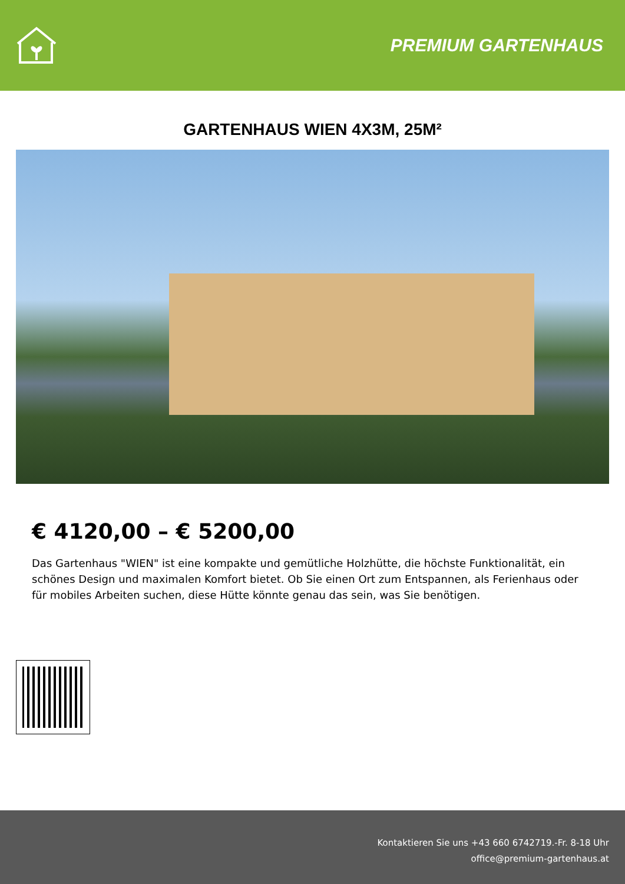PREMIUM GARTENHAUS
GARTENHAUS WIEN 4X3M, 25M²
€ 4120,00 – € 5200,00
Das Gartenhaus "WIEN" ist eine kompakte und gemütliche Holzhütte, die höchste Funktionalität, ein schönes Design und maximalen Komfort bietet. Ob Sie einen Ort zum Entspannen, als Ferienhaus oder für mobiles Arbeiten suchen, diese Hütte könnte genau das sein, was Sie benötigen.
Kontaktieren Sie uns +43 660 6742719.-Fr. 8-18 Uhr
office@premium-gartenhaus.at